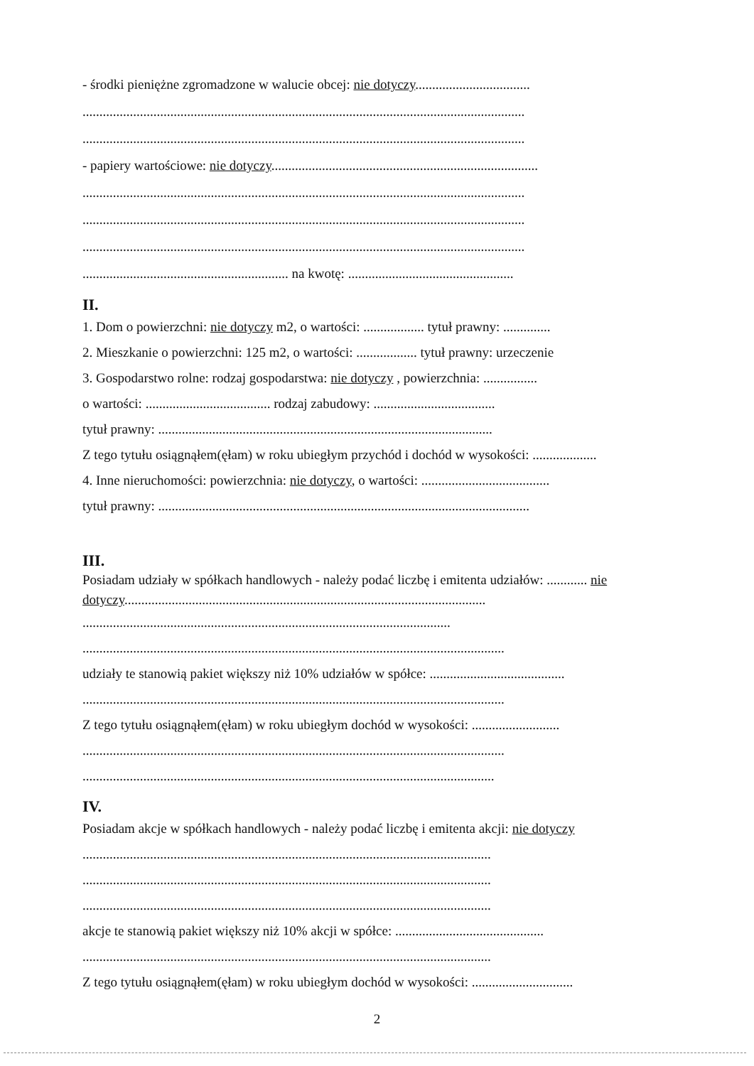- środki pieniężne zgromadzone w walucie obcej: nie dotyczy..................................
...................................................................................................................................
...................................................................................................................................
- papiery wartościowe: nie dotyczy...............................................................................
...................................................................................................................................
...................................................................................................................................
...................................................................................................................................
............................................................. na kwotę: .................................................
II.
1. Dom o powierzchni: nie dotyczy m2, o wartości: .................. tytuł prawny: ..............
2. Mieszkanie o powierzchni: 125 m2, o wartości: .................. tytuł prawny: urzeczenie
3. Gospodarstwo rolne: rodzaj gospodarstwa: nie dotyczy , powierzchnia: ................
o wartości: ..................................... rodzaj zabudowy: ....................................
tytuł prawny: ...................................................................................................
Z tego tytułu osiągnąłem(ęłam) w roku ubiegłym przychód i dochód w wysokości: ...................
4. Inne nieruchomości: powierzchnia: nie dotyczy, o wartości: ......................................
tytuł prawny: ..............................................................................................................
III.
Posiadam udziały w spółkach handlowych - należy podać liczbę i emitenta udziałów: ............ nie
dotyczy...........................................................................................................
.............................................................................................................
.............................................................................................................................
udziały te stanowią pakiet większy niż 10% udziałów w spółce: ........................................
.............................................................................................................................
Z tego tytułu osiągnąłem(ęłam) w roku ubiegłym dochód w wysokości: ..........................
.............................................................................................................................
..........................................................................................................................
IV.
Posiadam akcje w spółkach handlowych - należy podać liczbę i emitenta akcji: nie dotyczy
.........................................................................................................................
.........................................................................................................................
.........................................................................................................................
akcje te stanowią pakiet większy niż 10% akcji w spółce: ............................................
.........................................................................................................................
Z tego tytułu osiągnąłem(ęłam) w roku ubiegłym dochód w wysokości: ..............................
2